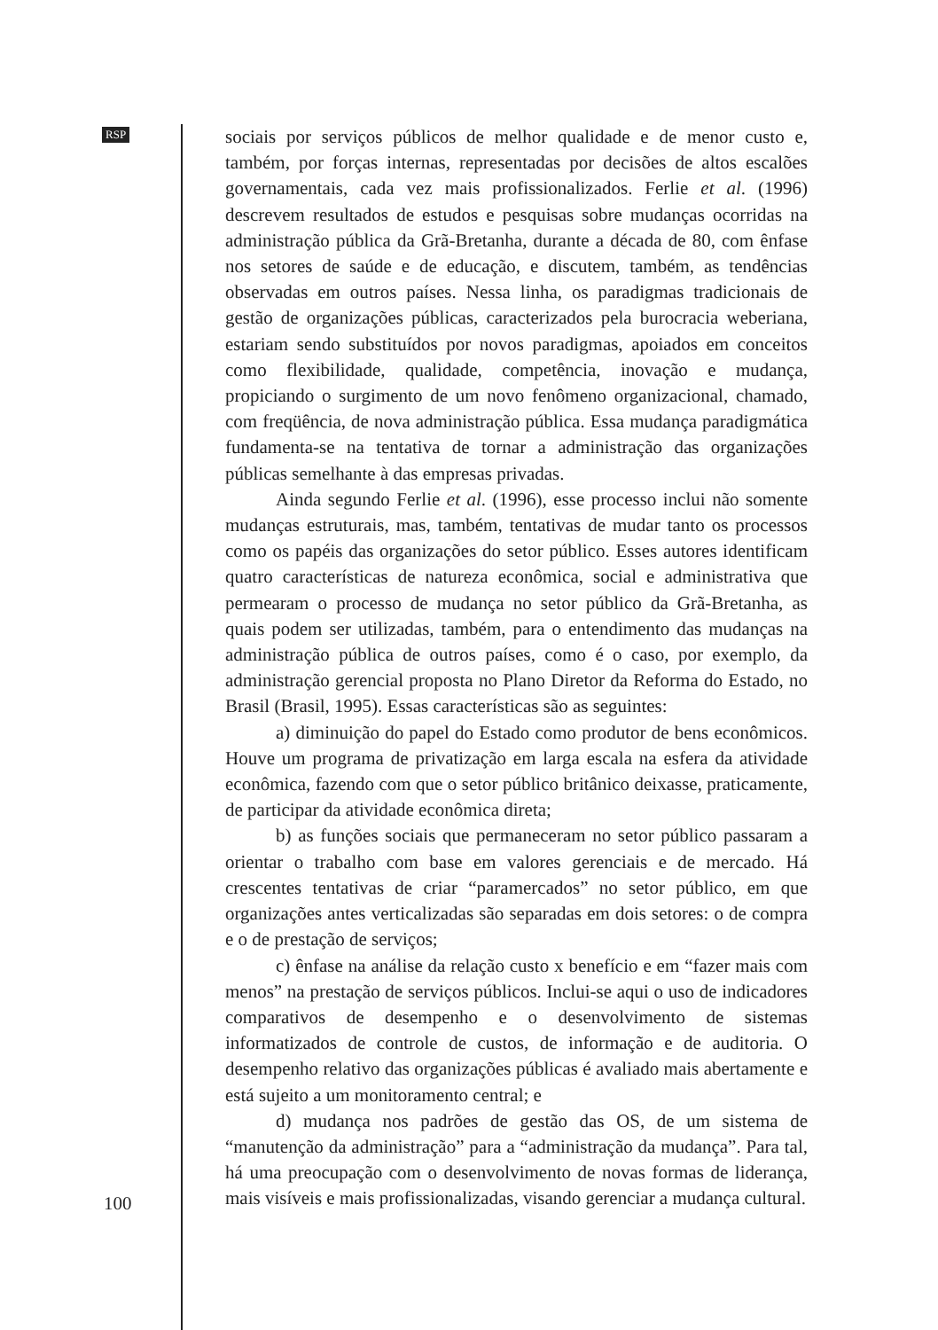RSP
100
sociais por serviços públicos de melhor qualidade e de menor custo e, também, por forças internas, representadas por decisões de altos escalões governamentais, cada vez mais profissionalizados. Ferlie et al. (1996) descrevem resultados de estudos e pesquisas sobre mudanças ocorridas na administração pública da Grã-Bretanha, durante a década de 80, com ênfase nos setores de saúde e de educação, e discutem, também, as tendências observadas em outros países. Nessa linha, os paradigmas tradicionais de gestão de organizações públicas, caracterizados pela burocracia weberiana, estariam sendo substituídos por novos paradigmas, apoiados em conceitos como flexibilidade, qualidade, competência, inovação e mudança, propiciando o surgimento de um novo fenômeno organizacional, chamado, com freqüência, de nova administração pública. Essa mudança paradigmática fundamenta-se na tentativa de tornar a administração das organizações públicas semelhante à das empresas privadas.
Ainda segundo Ferlie et al. (1996), esse processo inclui não somente mudanças estruturais, mas, também, tentativas de mudar tanto os processos como os papéis das organizações do setor público. Esses autores identificam quatro características de natureza econômica, social e administrativa que permearam o processo de mudança no setor público da Grã-Bretanha, as quais podem ser utilizadas, também, para o entendimento das mudanças na administração pública de outros países, como é o caso, por exemplo, da administração gerencial proposta no Plano Diretor da Reforma do Estado, no Brasil (Brasil, 1995). Essas características são as seguintes:
a) diminuição do papel do Estado como produtor de bens econômicos. Houve um programa de privatização em larga escala na esfera da atividade econômica, fazendo com que o setor público britânico deixasse, praticamente, de participar da atividade econômica direta;
b) as funções sociais que permaneceram no setor público passaram a orientar o trabalho com base em valores gerenciais e de mercado. Há crescentes tentativas de criar “paramercados” no setor público, em que organizações antes verticalizadas são separadas em dois setores: o de compra e o de prestação de serviços;
c) ênfase na análise da relação custo x benefício e em “fazer mais com menos” na prestação de serviços públicos. Inclui-se aqui o uso de indicadores comparativos de desempenho e o desenvolvimento de sistemas informatizados de controle de custos, de informação e de auditoria. O desempenho relativo das organizações públicas é avaliado mais abertamente e está sujeito a um monitoramento central; e
d) mudança nos padrões de gestão das OS, de um sistema de “manutenção da administração” para a “administração da mudança”. Para tal, há uma preocupação com o desenvolvimento de novas formas de liderança, mais visíveis e mais profissionalizadas, visando gerenciar a mudança cultural.